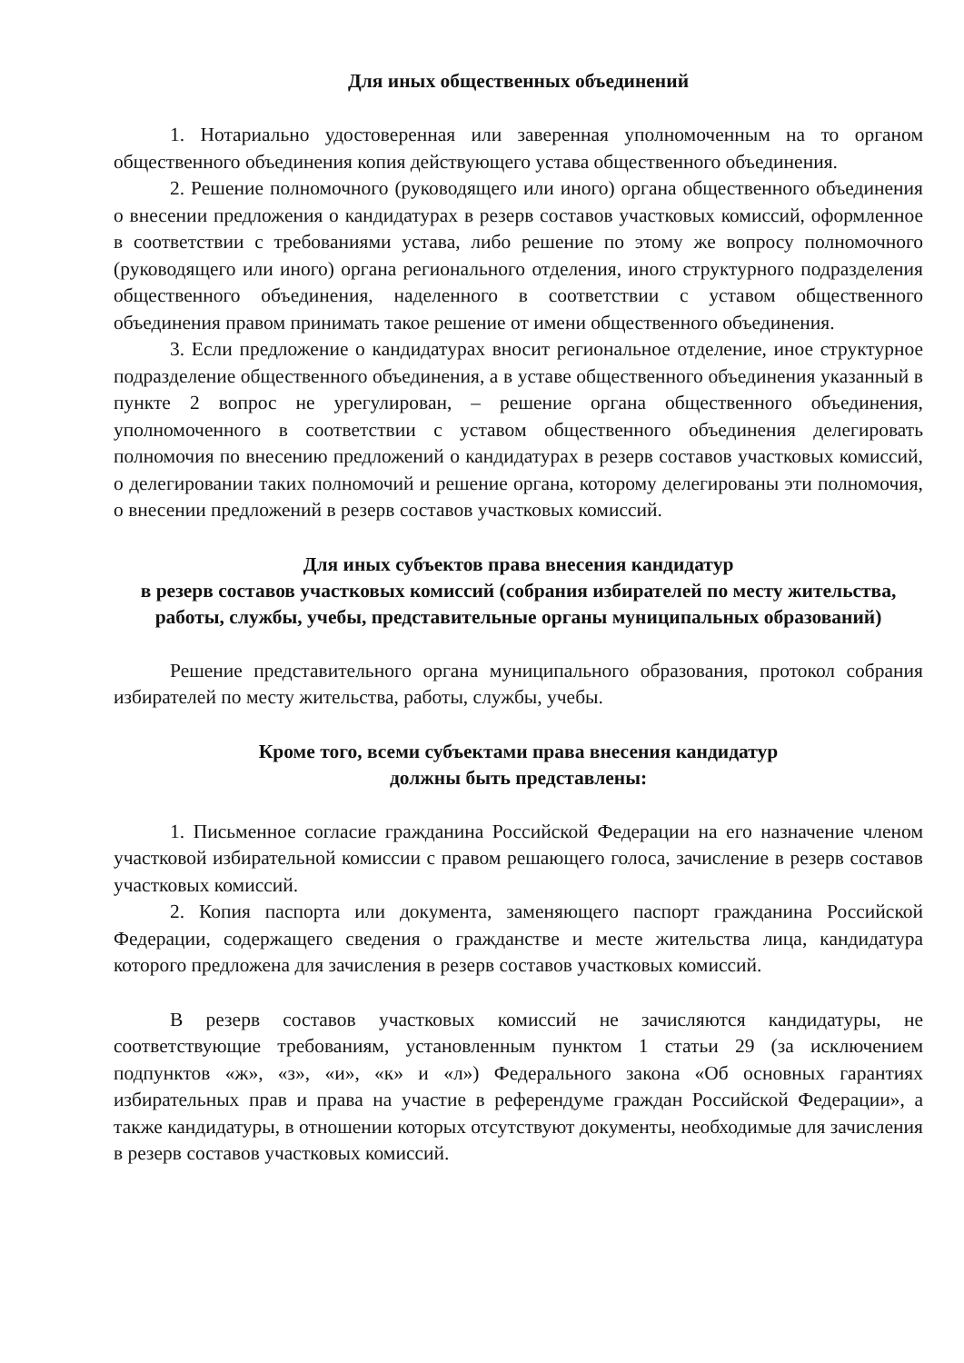Для иных общественных объединений
1. Нотариально удостоверенная или заверенная уполномоченным на то органом общественного объединения копия действующего устава общественного объединения.
2. Решение полномочного (руководящего или иного) органа общественного объединения о внесении предложения о кандидатурах в резерв составов участковых комиссий, оформленное в соответствии с требованиями устава, либо решение по этому же вопросу полномочного (руководящего или иного) органа регионального отделения, иного структурного подразделения общественного объединения, наделенного в соответствии с уставом общественного объединения правом принимать такое решение от имени общественного объединения.
3. Если предложение о кандидатурах вносит региональное отделение, иное структурное подразделение общественного объединения, а в уставе общественного объединения указанный в пункте 2 вопрос не урегулирован, – решение органа общественного объединения, уполномоченного в соответствии с уставом общественного объединения делегировать полномочия по внесению предложений о кандидатурах в резерв составов участковых комиссий, о делегировании таких полномочий и решение органа, которому делегированы эти полномочия, о внесении предложений в резерв составов участковых комиссий.
Для иных субъектов права внесения кандидатур
в резерв составов участковых комиссий (собрания избирателей по месту жительства, работы, службы, учебы, представительные органы муниципальных образований)
Решение представительного органа муниципального образования, протокол собрания избирателей по месту жительства, работы, службы, учебы.
Кроме того, всеми субъектами права внесения кандидатур
должны быть представлены:
1. Письменное согласие гражданина Российской Федерации на его назначение членом участковой избирательной комиссии с правом решающего голоса, зачисление в резерв составов участковых комиссий.
2. Копия паспорта или документа, заменяющего паспорт гражданина Российской Федерации, содержащего сведения о гражданстве и месте жительства лица, кандидатура которого предложена для зачисления в резерв составов участковых комиссий.
В резерв составов участковых комиссий не зачисляются кандидатуры, не соответствующие требованиям, установленным пунктом 1 статьи 29 (за исключением подпунктов «ж», «з», «и», «к» и «л») Федерального закона «Об основных гарантиях избирательных прав и права на участие в референдуме граждан Российской Федерации», а также кандидатуры, в отношении которых отсутствуют документы, необходимые для зачисления в резерв составов участковых комиссий.